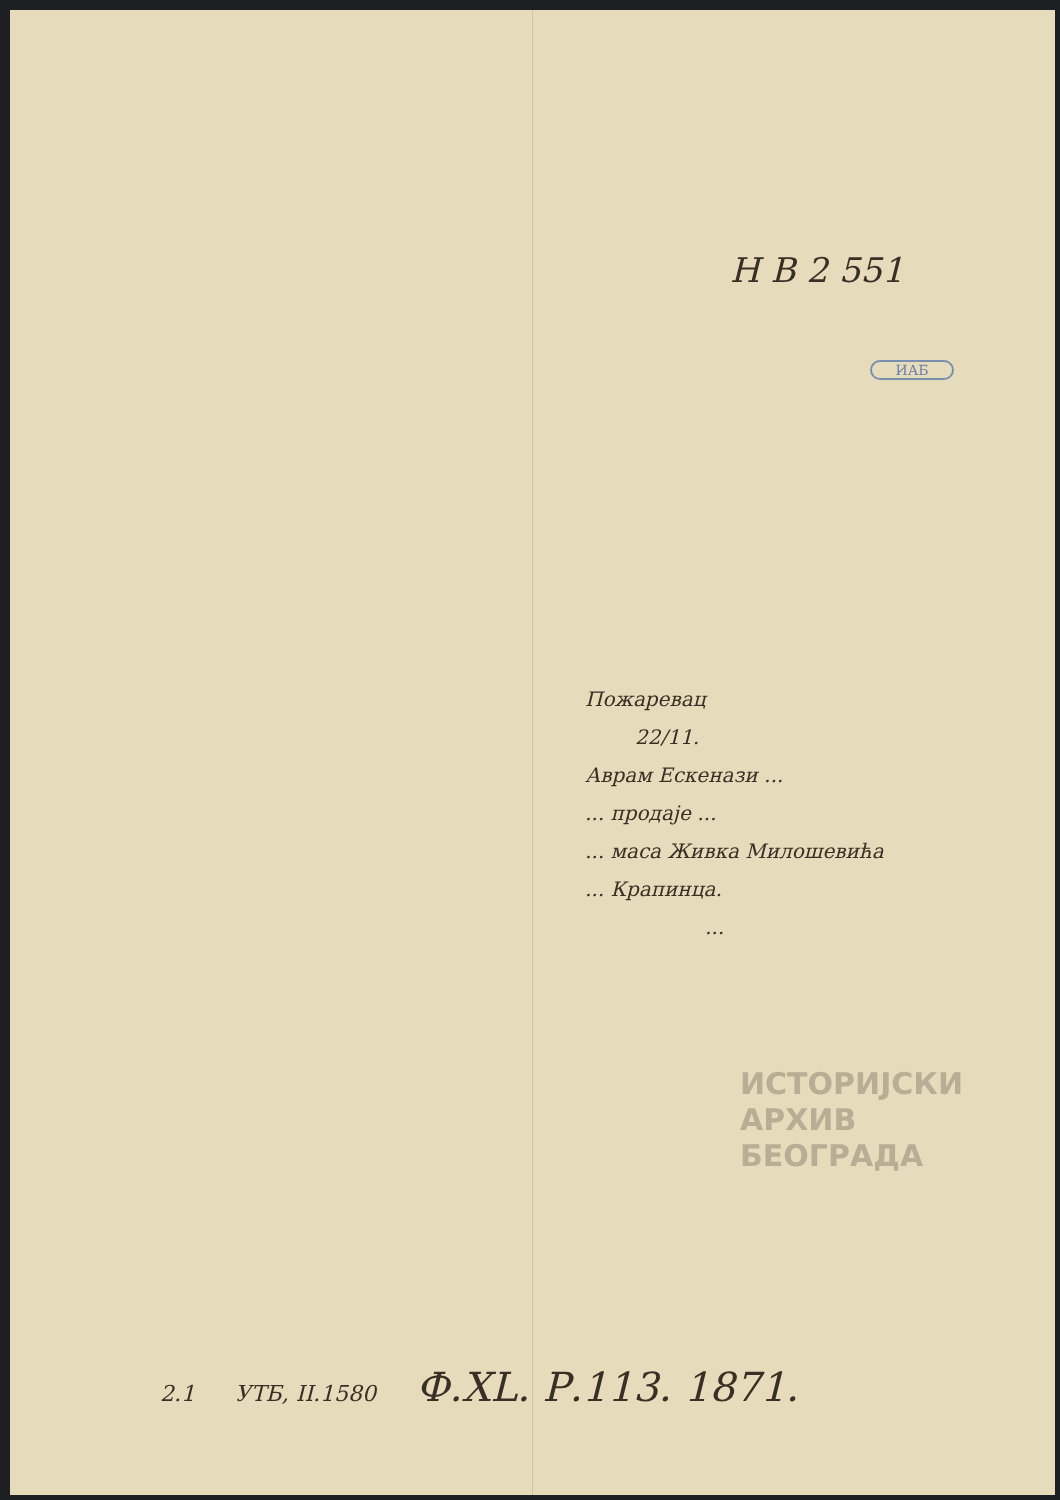H B 2 551
ИАБ
Пожаревац
22/11.
Аврам Ескенази ...
... продаје ...
... маса Живка Милошевића
... Крапинца.
...
ИСТОРИЈСКИ
АРХИВ
БЕОГРАДА
2.1 УТБ, II.1580 Ф.XL. Р.113. 1871.